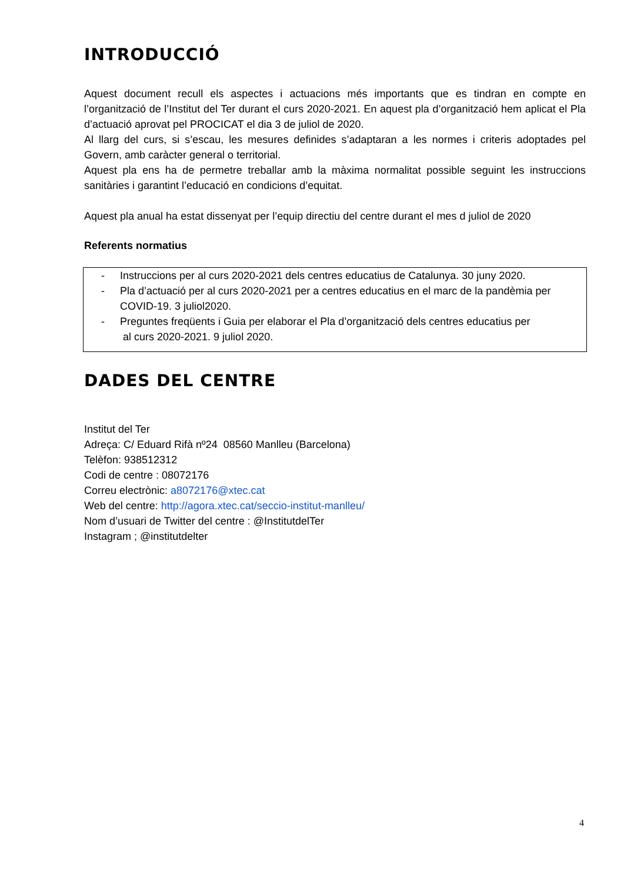INTRODUCCIÓ
Aquest document recull els aspectes i actuacions més importants que es tindran en compte en l’organització de l’Institut del Ter durant el curs 2020-2021. En aquest pla d’organització hem aplicat el Pla d’actuació aprovat pel PROCICAT el dia 3 de juliol de 2020.
Al llarg del curs, si s’escau, les mesures definides s’adaptaran a les normes i criteris adoptades pel Govern, amb caràcter general o territorial.
Aquest pla ens ha de permetre treballar amb la màxima normalitat possible seguint les instruccions sanitàries i garantint l’educació en condicions d’equitat.
Aquest pla anual ha estat dissenyat per l’equip directiu del centre durant el mes d juliol de 2020
Referents normatius
- Instruccions per al curs 2020-2021 dels centres educatius de Catalunya. 30 juny 2020.
- Pla d’actuació per al curs 2020-2021 per a centres educatius en el marc de la pandèmia per COVID-19. 3 juliol2020.
- Preguntes freqüents i Guia per elaborar el Pla d’organització dels centres educatius per
al curs 2020-2021. 9 juliol 2020.
DADES DEL CENTRE
Institut del Ter
Adreça: C/ Eduard Rifà nº24 08560 Manlleu (Barcelona)
Telèfon: 938512312
Codi de centre : 08072176
Correu electrònic: a8072176@xtec.cat
Web del centre: http://agora.xtec.cat/seccio-institut-manlleu/
Nom d’usuari de Twitter del centre : @InstitutdelTer
Instagram ; @institutdelter
4